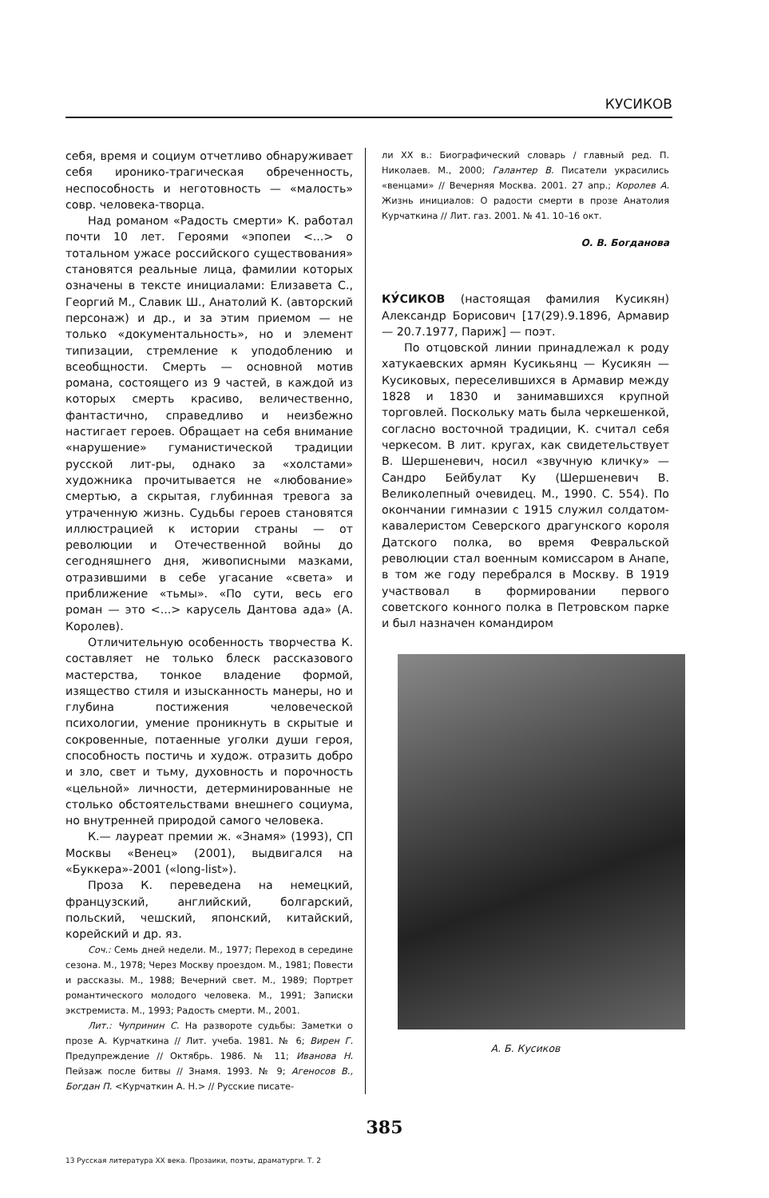КУСИКОВ
себя, время и социум отчетливо обнаруживает себя иронико-трагическая обреченность, неспособность и неготовность — «малость» совр. человека-творца.
Над романом «Радость смерти» К. работал почти 10 лет. Героями «эпопеи <...> о тотальном ужасе российского существования» становятся реальные лица, фамилии которых означены в тексте инициалами: Елизавета С., Георгий М., Славик Ш., Анатолий К. (авторский персонаж) и др., и за этим приемом — не только «документальность», но и элемент типизации, стремление к уподоблению и всеобщности. Смерть — основной мотив романа, состоящего из 9 частей, в каждой из которых смерть красиво, величественно, фантастично, справедливо и неизбежно настигает героев. Обращает на себя внимание «нарушение» гуманистической традиции русской лит-ры, однако за «холстами» художника прочитывается не «любование» смертью, а скрытая, глубинная тревога за утраченную жизнь. Судьбы героев становятся иллюстрацией к истории страны — от революции и Отечественной войны до сегодняшнего дня, живописными мазками, отразившими в себе угасание «света» и приближение «тьмы». «По сути, весь его роман — это <...> карусель Дантова ада» (А. Королев).
Отличительную особенность творчества К. составляет не только блеск рассказового мастерства, тонкое владение формой, изящество стиля и изысканность манеры, но и глубина постижения человеческой психологии, умение проникнуть в скрытые и сокровенные, потаенные уголки души героя, способность постичь и худож. отразить добро и зло, свет и тьму, духовность и порочность «цельной» личности, детерминированные не столько обстоятельствами внешнего социума, но внутренней природой самого человека.
К.— лауреат премии ж. «Знамя» (1993), СП Москвы «Венец» (2001), выдвигался на «Буккера»-2001 («long-list»).
Проза К. переведена на немецкий, французский, английский, болгарский, польский, чешский, японский, китайский, корейский и др. яз.
Соч.: Семь дней недели. М., 1977; Переход в середине сезона. М., 1978; Через Москву проездом. М., 1981; Повести и рассказы. М., 1988; Вечерний свет. М., 1989; Портрет романтического молодого человека. М., 1991; Записки экстремиста. М., 1993; Радость смерти. М., 2001.
Лит.: Чупринин С. На развороте судьбы: Заметки о прозе А. Курчаткина // Лит. учеба. 1981. № 6; Вирен Г. Предупреждение // Октябрь. 1986. № 11; Иванова Н. Пейзаж после битвы // Знамя. 1993. № 9; Агеносов В., Богдан П. <Курчаткин А. Н.> // Русские писате-
ли XX в.: Биографический словарь / главный ред. П. Николаев. М., 2000; Галантер В. Писатели украсились «венцами» // Вечерняя Москва. 2001. 27 апр.; Королев А. Жизнь инициалов: О радости смерти в прозе Анатолия Курчаткина // Лит. газ. 2001. № 41. 10–16 окт.
О. В. Богданова
КУ́СИКОВ (настоящая фамилия Кусикян) Александр Борисович [17(29).9.1896, Армавир — 20.7.1977, Париж] — поэт.
По отцовской линии принадлежал к роду хатукаевских армян Кусикьянц — Кусикян — Кусиковых, переселившихся в Армавир между 1828 и 1830 и занимавшихся крупной торговлей. Поскольку мать была черкешенкой, согласно восточной традиции, К. считал себя черкесом. В лит. кругах, как свидетельствует В. Шершеневич, носил «звучную кличку» — Сандро Бейбулат Ку (Шершеневич В. Великолепный очевидец. М., 1990. С. 554). По окончании гимназии с 1915 служил солдатом-кавалеристом Северского драгунского короля Датского полка, во время Февральской революции стал военным комиссаром в Анапе, в том же году перебрался в Москву. В 1919 участвовал в формировании первого советского конного полка в Петровском парке и был назначен командиром
А. Б. Кусиков
385
13 Русская литература XX века. Прозаики, поэты, драматурги. Т. 2